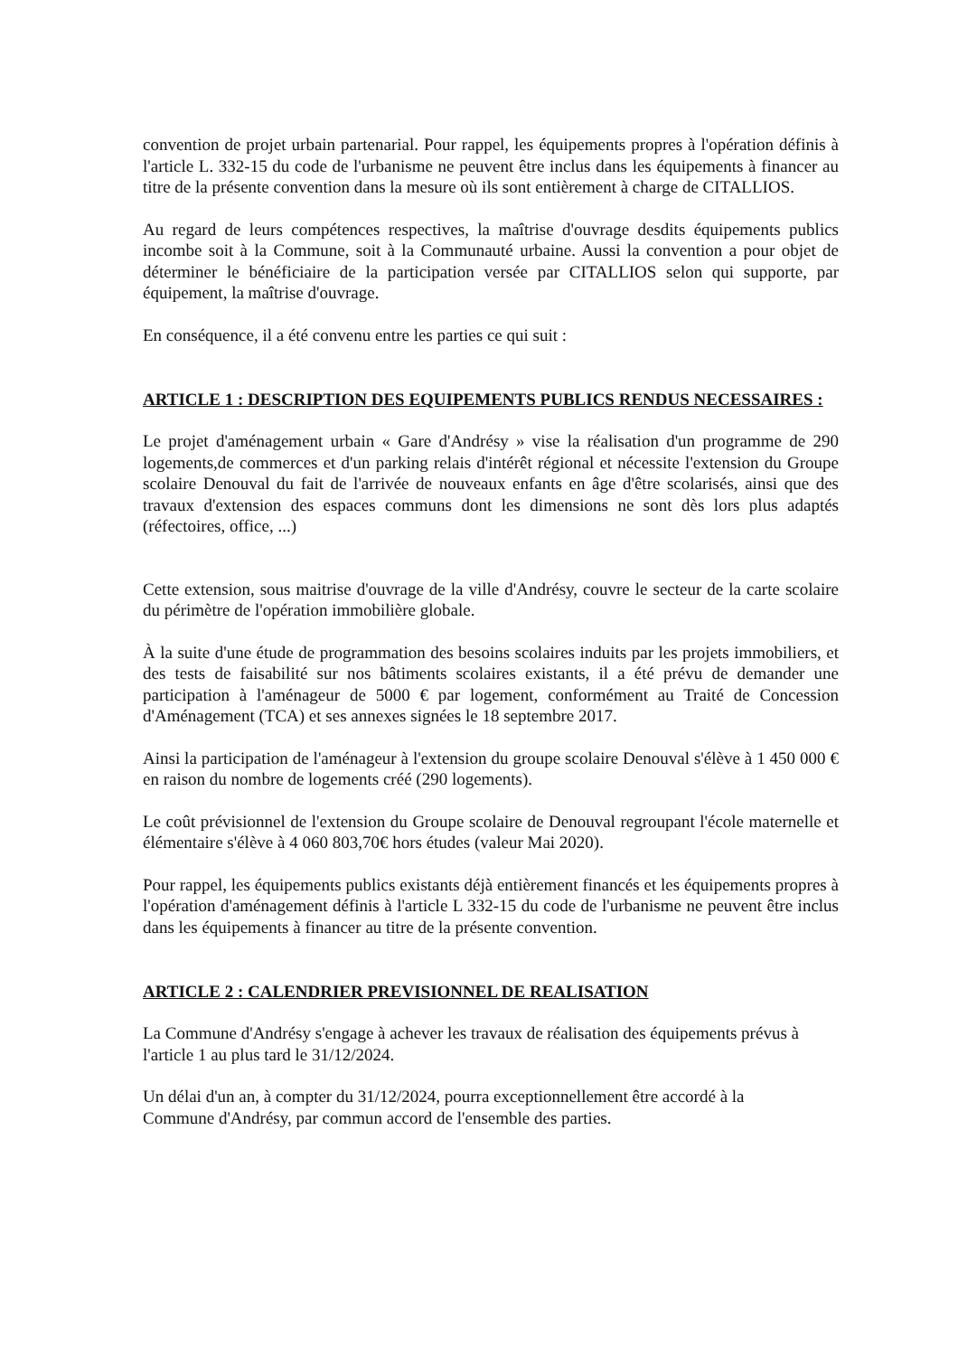convention de projet urbain partenarial. Pour rappel, les équipements propres à l'opération définis à l'article L. 332-15 du code de l'urbanisme ne peuvent être inclus dans les équipements à financer au titre de la présente convention dans la mesure où ils sont entièrement à charge de CITALLIOS.
Au regard de leurs compétences respectives, la maîtrise d'ouvrage desdits équipements publics incombe soit à la Commune, soit à la Communauté urbaine. Aussi la convention a pour objet de déterminer le bénéficiaire de la participation versée par CITALLIOS selon qui supporte, par équipement, la maîtrise d'ouvrage.
En conséquence, il a été convenu entre les parties ce qui suit :
ARTICLE 1 : DESCRIPTION DES EQUIPEMENTS PUBLICS RENDUS NECESSAIRES :
Le projet d'aménagement urbain « Gare d'Andrésy » vise la réalisation d'un programme de 290 logements,de commerces et d'un parking relais d'intérêt régional et nécessite l'extension du Groupe scolaire Denouval du fait de l'arrivée de nouveaux enfants en âge d'être scolarisés, ainsi que des travaux d'extension des espaces communs dont les dimensions ne sont dès lors plus adaptés (réfectoires, office, ...)
Cette extension, sous maitrise d'ouvrage de la ville d'Andrésy, couvre le secteur de la carte scolaire du périmètre de l'opération immobilière globale.
À la suite d'une étude de programmation des besoins scolaires induits par les projets immobiliers, et des tests de faisabilité sur nos bâtiments scolaires existants, il a été prévu de demander une participation à l'aménageur de 5000 € par logement, conformément au Traité de Concession d'Aménagement (TCA) et ses annexes signées le 18 septembre 2017.
Ainsi la participation de l'aménageur à l'extension du groupe scolaire Denouval s'élève à 1 450 000 € en raison du nombre de logements créé (290 logements).
Le coût prévisionnel de l'extension du Groupe scolaire de Denouval regroupant l'école maternelle et élémentaire s'élève à 4 060 803,70€ hors études (valeur Mai 2020).
Pour rappel, les équipements publics existants déjà entièrement financés et les équipements propres à l'opération d'aménagement définis à l'article L 332-15 du code de l'urbanisme ne peuvent être inclus dans les équipements à financer au titre de la présente convention.
ARTICLE 2 : CALENDRIER PREVISIONNEL DE REALISATION
La Commune d'Andrésy s'engage à achever les travaux de réalisation des équipements prévus à l'article 1 au plus tard le 31/12/2024.
Un délai d'un an, à compter du 31/12/2024, pourra exceptionnellement être accordé à la Commune d'Andrésy, par commun accord de l'ensemble des parties.